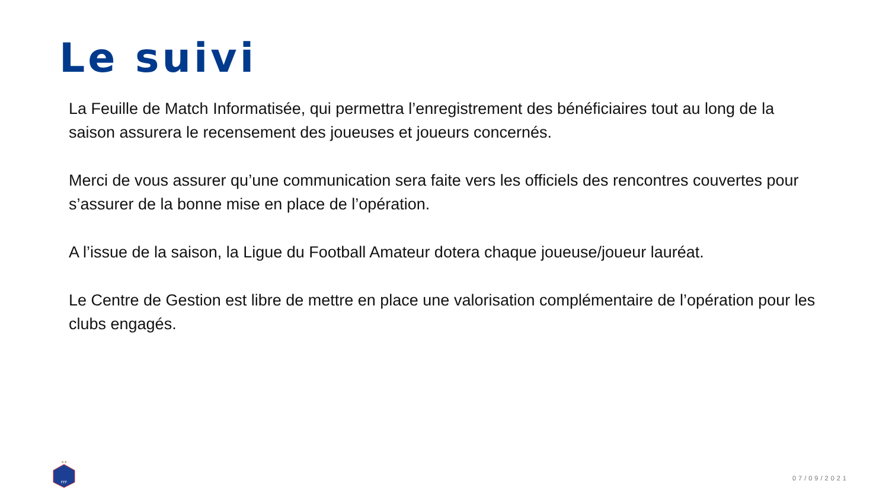Le suivi
La Feuille de Match Informatisée, qui permettra l’enregistrement des bénéficiaires tout au long de la saison assurera le recensement des joueuses et joueurs concernés.
Merci de vous assurer qu’une communication sera faite vers les officiels des rencontres couvertes pour s’assurer de la bonne mise en place de l’opération.
A l’issue de la saison, la Ligue du Football Amateur dotera chaque joueuse/joueur lauréat.
Le Centre de Gestion est libre de mettre en place une valorisation complémentaire de l’opération pour les clubs engagés.
FFF
★★
07/09/2021